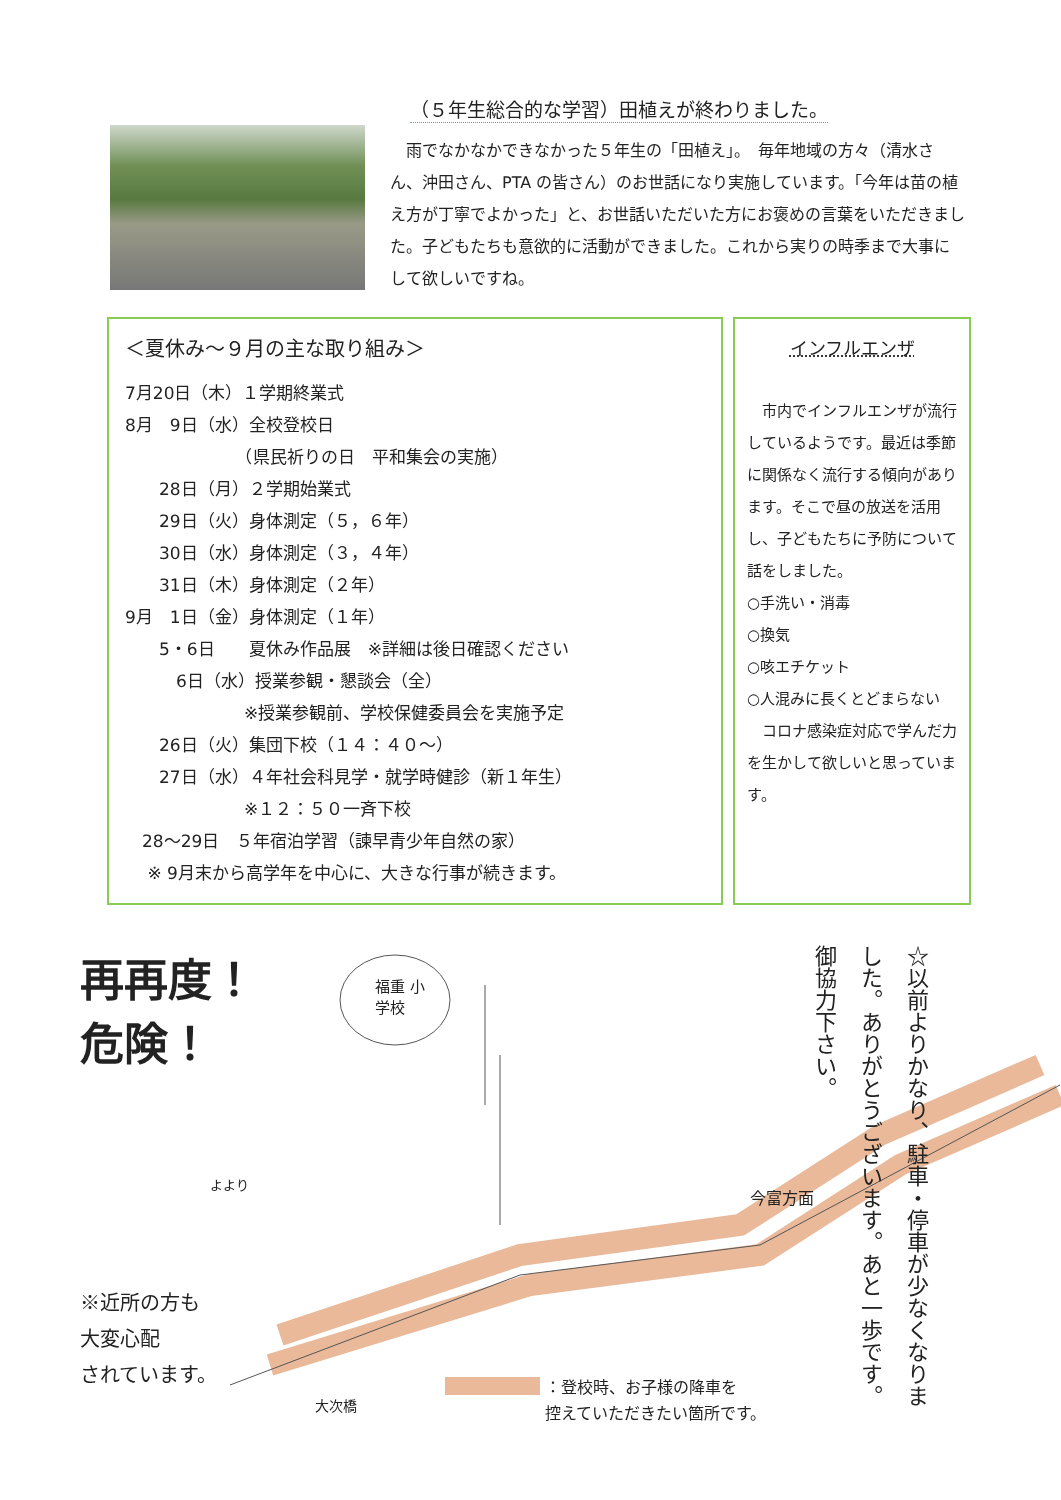（５年生総合的な学習）田植えが終わりました。
　雨でなかなかできなかった５年生の「田植え」。　毎年地域の方々（清水さん、沖田さん、PTA の皆さん）のお世話になり実施しています。「今年は苗の植え方が丁寧でよかった」と、お世話いただいた方にお褒めの言葉をいただきました。子どもたちも意欲的に活動ができました。これから実りの時季まで大事にして欲しいですね。
＜夏休み～９月の主な取り組み＞
7月20日（木）１学期終業式
8月　9日（水）全校登校日
　　　　　　　（県民祈りの日　平和集会の実施）
　　28日（月）２学期始業式
　　29日（火）身体測定（５，６年）
　　30日（水）身体測定（３，４年）
　　31日（木）身体測定（２年）
9月　1日（金）身体測定（１年）
　　5・6日　　夏休み作品展　※詳細は後日確認ください
　　　6日（水）授業参観・懇談会（全）
　　　　　　　※授業参観前、学校保健委員会を実施予定
　　26日（火）集団下校（１４：４０～）
　　27日（水）４年社会科見学・就学時健診（新１年生）
　　　　　　　※１２：５０一斉下校
　28～29日　５年宿泊学習（諫早青少年自然の家）
　 ※ 9月末から高学年を中心に、大きな行事が続きます。
インフルエンザ
　市内でインフルエンザが流行しているようです。最近は季節に関係なく流行する傾向があります。そこで昼の放送を活用し、子どもたちに予防について話をしました。
○手洗い・消毒
○換気
○咳エチケット
○人混みに長くとどまらない
　コロナ感染症対応で学んだ力を生かして欲しいと思っています。
再再度！
危険！
福重 小学校
よより
今富方面
大次橋
※近所の方も
大変心配
されています。
：登校時、お子様の降車を
控えていただきたい箇所です。
☆以前よりかなり、駐車・停車が少なくなりました。ありがとうございます。あと一歩です。御協力下さい。